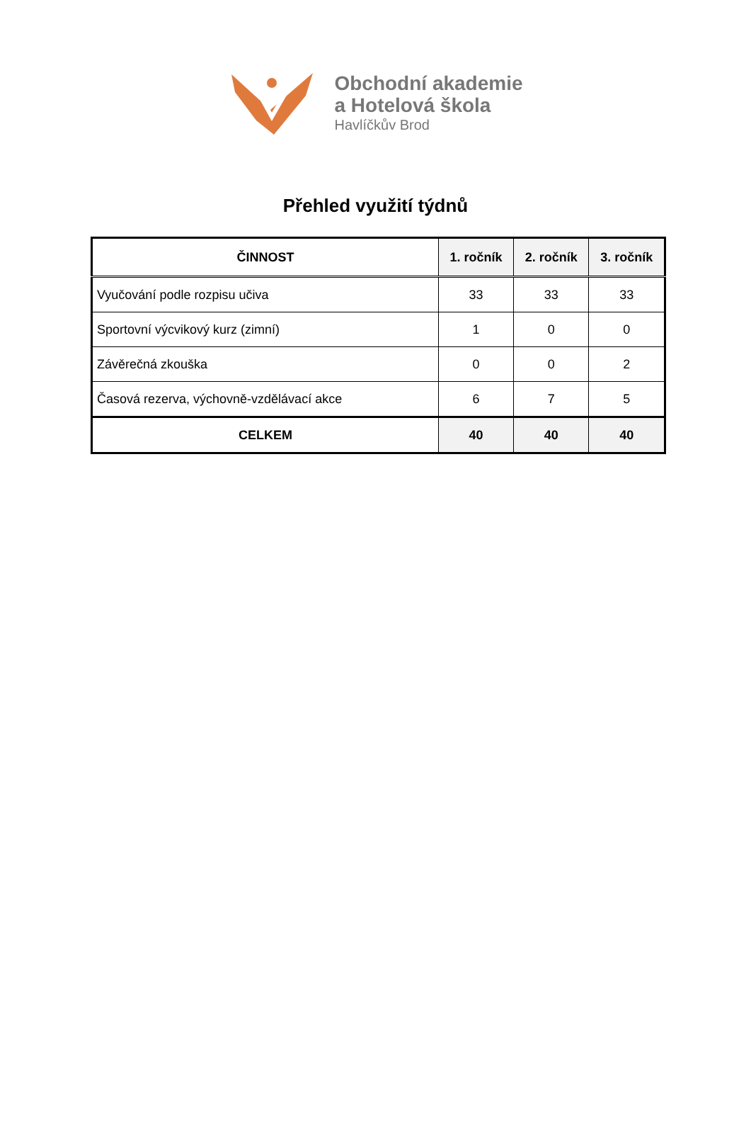Obchodní akademie
a Hotelová škola
Havlíčkův Brod
Přehled využití týdnů
| ČINNOST | 1. ročník | 2. ročník | 3. ročník |
| --- | --- | --- | --- |
| Vyučování podle rozpisu učiva | 33 | 33 | 33 |
| Sportovní výcvikový kurz (zimní) | 1 | 0 | 0 |
| Závěrečná zkouška | 0 | 0 | 2 |
| Časová rezerva, výchovně-vzdělávací akce | 6 | 7 | 5 |
| CELKEM | 40 | 40 | 40 |